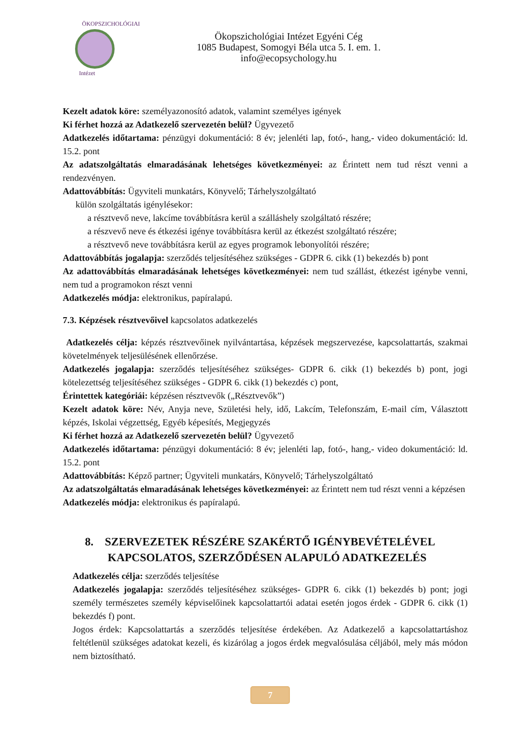ÖKOPSZICHOLÓGIAI
Intézet
Ökopszichológiai Intézet Egyéni Cég
1085 Budapest, Somogyi Béla utca 5. I. em. 1.
info@ecopsychology.hu
Kezelt adatok köre: személyazonosító adatok, valamint személyes igények
Ki férhet hozzá az Adatkezelő szervezetén belül? Ügyvezető
Adatkezelés időtartama: pénzügyi dokumentáció: 8 év; jelenléti lap, fotó-, hang,- video dokumentáció: ld. 15.2. pont
Az adatszolgáltatás elmaradásának lehetséges következményei: az Érintett nem tud részt venni a rendezvényen.
Adattovábbítás: Ügyviteli munkatárs, Könyvelő; Tárhelyszolgáltató
külön szolgáltatás igénylésekor:
a résztvevő neve, lakcíme továbbításra kerül a szálláshely szolgáltató részére;
a részvevő neve és étkezési igénye továbbításra kerül az étkezést szolgáltató részére;
a résztvevő neve továbbításra kerül az egyes programok lebonyolítói részére;
Adattovábbítás jogalapja: szerződés teljesítéséhez szükséges - GDPR 6. cikk (1) bekezdés b) pont
Az adattovábbítás elmaradásának lehetséges következményei: nem tud szállást, étkezést igénybe venni, nem tud a programokon részt venni
Adatkezelés módja: elektronikus, papíralapú.
7.3. Képzések résztvevőivel kapcsolatos adatkezelés
Adatkezelés célja: képzés résztvevőinek nyilvántartása, képzések megszervezése, kapcsolattartás, szakmai követelmények teljesülésének ellenőrzése.
Adatkezelés jogalapja: szerződés teljesítéséhez szükséges- GDPR 6. cikk (1) bekezdés b) pont, jogi kötelezettség teljesítéséhez szükséges - GDPR 6. cikk (1) bekezdés c) pont,
Érintettek kategóriái: képzésen résztvevők („Résztvevők”)
Kezelt adatok köre: Név, Anyja neve, Születési hely, idő, Lakcím, Telefonszám, E-mail cím, Választott képzés, Iskolai végzettség, Egyéb képesítés, Megjegyzés
Ki férhet hozzá az Adatkezelő szervezetén belül? Ügyvezető
Adatkezelés időtartama: pénzügyi dokumentáció: 8 év; jelenléti lap, fotó-, hang,- video dokumentáció: ld. 15.2. pont
Adattovábbítás: Képző partner; Ügyviteli munkatárs, Könyvelő; Tárhelyszolgáltató
Az adatszolgáltatás elmaradásának lehetséges következményei: az Érintett nem tud részt venni a képzésen
Adatkezelés módja: elektronikus és papíralapú.
8. SZERVEZETEK RÉSZÉRE SZAKÉRTŐ IGÉNYBEVÉTELÉVEL
KAPCSOLATOS, SZERZŐDÉSEN ALAPULÓ ADATKEZELÉS
Adatkezelés célja: szerződés teljesítése
Adatkezelés jogalapja: szerződés teljesítéséhez szükséges- GDPR 6. cikk (1) bekezdés b) pont; jogi személy természetes személy képviselőinek kapcsolattartói adatai esetén jogos érdek - GDPR 6. cikk (1) bekezdés f) pont.
Jogos érdek: Kapcsolattartás a szerződés teljesítése érdekében. Az Adatkezelő a kapcsolattartáshoz feltétlenül szükséges adatokat kezeli, és kizárólag a jogos érdek megvalósulása céljából, mely más módon nem biztosítható.
7